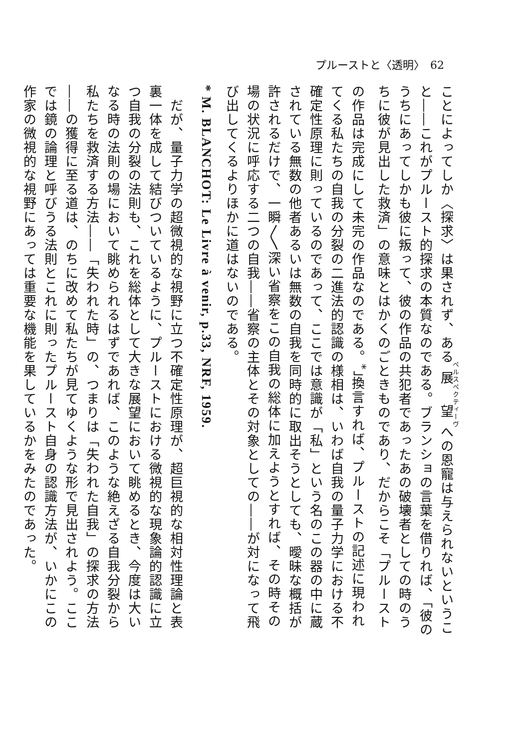プルーストと〈透明〉　62
ことによってしか〈探求〉は果されず、ある展望への恩寵は与えられないということ――これがプルースト的探求の本質なのである。ブランショの言葉を借りれば、「彼のうちにあってしかも彼に叛って、彼の作品の共犯者であったあの破壊者としての時のうちに彼が見出した救済」の意味とはかくのごときものであり、だからこそ「プルーストの作品は完成にして未完の作品なのである。<sup>*</sup>」換言すれば、プルーストの記述に現われてくる私たちの自我の分裂の二進法的認識の様相は、いわば自我の量子力学における不確定性原理に則っているのであって、ここでは意識が「私」という名のこの器の中に蔵されている無数の他者あるいは無数の自我を同時的に取出そうとしても、曖昧な概括が許されるだけで、一瞬〳〵深い省察をこの自我の総体に加えようとすれば、その時その場の状況に呼応する二つの自我――省察の主体とその対象としての――が対になって飛び出してくるよりほかに道はないのである。
* M. BLANCHOT: Le Livre à venir, p.33, NRF, 1959.
　だが、量子力学の超微視的な視野に立つ不確定性原理が、超巨視的な相対性理論と表裏一体を成して結びついているように、プルーストにおける微視的な現象論的認識に立つ自我の分裂の法則も、これを総体として大きな展望において眺めるとき、今度は大いなる時の法則の場において眺められるはずであれば、このような絶えざる自我分裂から私たちを救済する方法――「失われた時」の、つまりは「失われた自我」の探求の方法――の獲得に至る道は、のちに改めて私たちが見てゆくような形で見出されよう。ここでは鏡の論理と呼びうる法則とこれに則ったプルースト自身の認識方法が、いかにこの作家の微視的な視野にあっては重要な機能を果しているかをみたのであった。